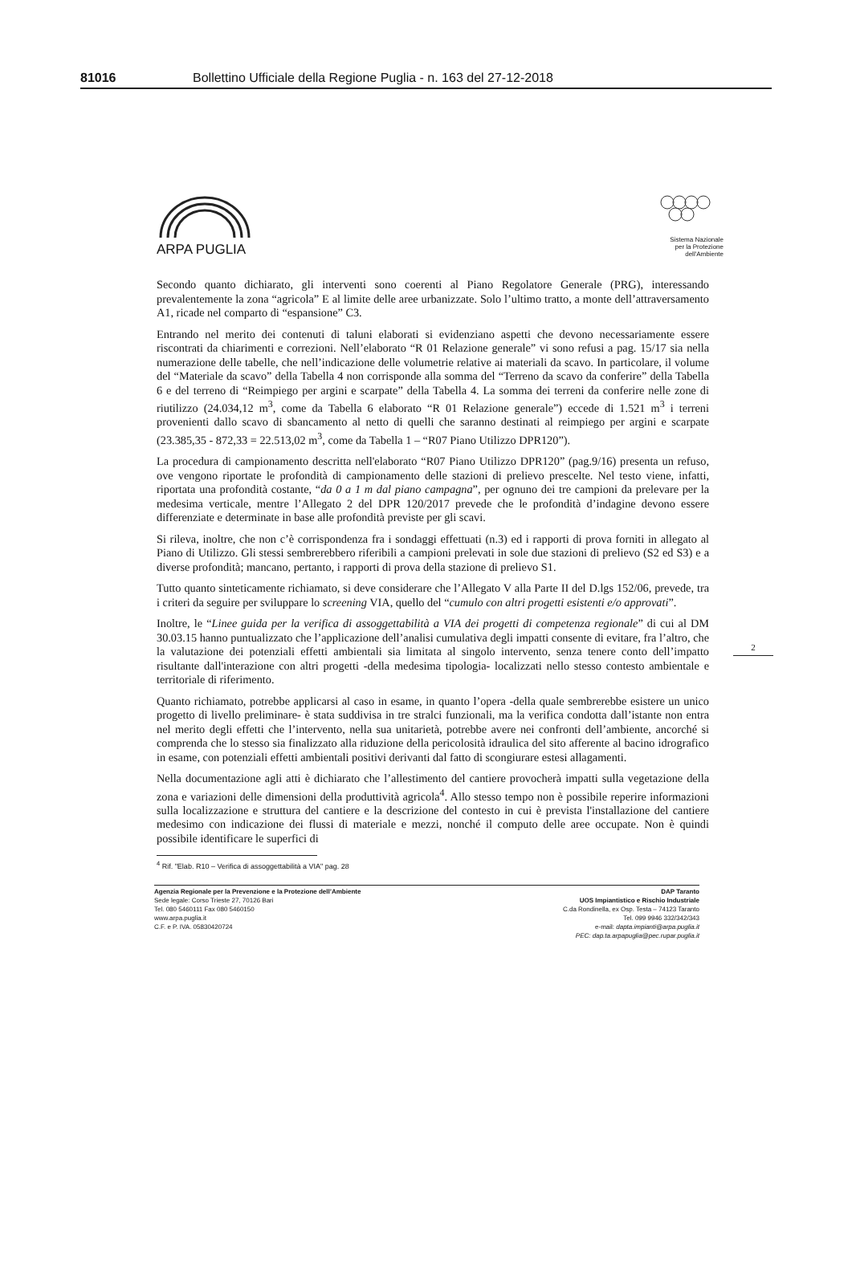81016 Bollettino Ufficiale della Regione Puglia - n. 163 del 27-12-2018
ARPA PUGLIA
Sistema Nazionale
per la Protezione
dell'Ambiente
Secondo quanto dichiarato, gli interventi sono coerenti al Piano Regolatore Generale (PRG), interessando prevalentemente la zona “agricola” E al limite delle aree urbanizzate. Solo l’ultimo tratto, a monte dell’attraversamento A1, ricade nel comparto di “espansione” C3.
Entrando nel merito dei contenuti di taluni elaborati si evidenziano aspetti che devono necessariamente essere riscontrati da chiarimenti e correzioni. Nell’elaborato “R 01 Relazione generale” vi sono refusi a pag. 15/17 sia nella numerazione delle tabelle, che nell’indicazione delle volumetrie relative ai materiali da scavo. In particolare, il volume del “Materiale da scavo” della Tabella 4 non corrisponde alla somma del “Terreno da scavo da conferire” della Tabella 6 e del terreno di “Reimpiego per argini e scarpate” della Tabella 4. La somma dei terreni da conferire nelle zone di riutilizzo (24.034,12 m<sup>3</sup>, come da Tabella 6 elaborato “R 01 Relazione generale”) eccede di 1.521 m<sup>3</sup> i terreni provenienti dallo scavo di sbancamento al netto di quelli che saranno destinati al reimpiego per argini e scarpate (23.385,35 - 872,33 = 22.513,02 m<sup>3</sup>, come da Tabella 1 – “R07 Piano Utilizzo DPR120”).
La procedura di campionamento descritta nell'elaborato “R07 Piano Utilizzo DPR120” (pag.9/16) presenta un refuso, ove vengono riportate le profondità di campionamento delle stazioni di prelievo prescelte. Nel testo viene, infatti, riportata una profondità costante, “da 0 a 1 m dal piano campagna”, per ognuno dei tre campioni da prelevare per la medesima verticale, mentre l’Allegato 2 del DPR 120/2017 prevede che le profondità d’indagine devono essere differenziate e determinate in base alle profondità previste per gli scavi.
Si rileva, inoltre, che non c’è corrispondenza fra i sondaggi effettuati (n.3) ed i rapporti di prova forniti in allegato al Piano di Utilizzo. Gli stessi sembrerebbero riferibili a campioni prelevati in sole due stazioni di prelievo (S2 ed S3) e a diverse profondità; mancano, pertanto, i rapporti di prova della stazione di prelievo S1.
Tutto quanto sinteticamente richiamato, si deve considerare che l’Allegato V alla Parte II del D.lgs 152/06, prevede, tra i criteri da seguire per sviluppare lo screening VIA, quello del “cumulo con altri progetti esistenti e/o approvati”.
Inoltre, le “Linee guida per la verifica di assoggettabilità a VIA dei progetti di competenza regionale” di cui al DM 30.03.15 hanno puntualizzato che l’applicazione dell’analisi cumulativa degli impatti consente di evitare, fra l’altro, che la valutazione dei potenziali effetti ambientali sia limitata al singolo intervento, senza tenere conto dell’impatto risultante dall'interazione con altri progetti -della medesima tipologia- localizzati nello stesso contesto ambientale e territoriale di riferimento.
Quanto richiamato, potrebbe applicarsi al caso in esame, in quanto l’opera -della quale sembrerebbe esistere un unico progetto di livello preliminare- è stata suddivisa in tre stralci funzionali, ma la verifica condotta dall’istante non entra nel merito degli effetti che l’intervento, nella sua unitarietà, potrebbe avere nei confronti dell’ambiente, ancorché si comprenda che lo stesso sia finalizzato alla riduzione della pericolosità idraulica del sito afferente al bacino idrografico in esame, con potenziali effetti ambientali positivi derivanti dal fatto di scongiurare estesi allagamenti.
Nella documentazione agli atti è dichiarato che l’allestimento del cantiere provocherà impatti sulla vegetazione della zona e variazioni delle dimensioni della produttività agricola<sup>4</sup>. Allo stesso tempo non è possibile reperire informazioni sulla localizzazione e struttura del cantiere e la descrizione del contesto in cui è prevista l'installazione del cantiere medesimo con indicazione dei flussi di materiale e mezzi, nonché il computo delle aree occupate. Non è quindi possibile identificare le superfici di
2
<sup>4</sup> Rif. "Elab. R10 – Verifica di assoggettabilità a VIA" pag. 28
Agenzia Regionale per la Prevenzione e la Protezione dell’Ambiente
Sede legale: Corso Trieste 27, 70126 Bari
Tel. 080 5460111 Fax 080 5460150
www.arpa.puglia.it
C.F. e P. IVA. 05830420724
DAP Taranto
UOS Impiantistico e Rischio Industriale
C.da Rondinella, ex Osp. Testa – 74123 Taranto
Tel. 099 9946 332/342/343
e-mail: dapta.impianti@arpa.puglia.it
PEC: dap.ta.arpapuglia@pec.rupar.puglia.it